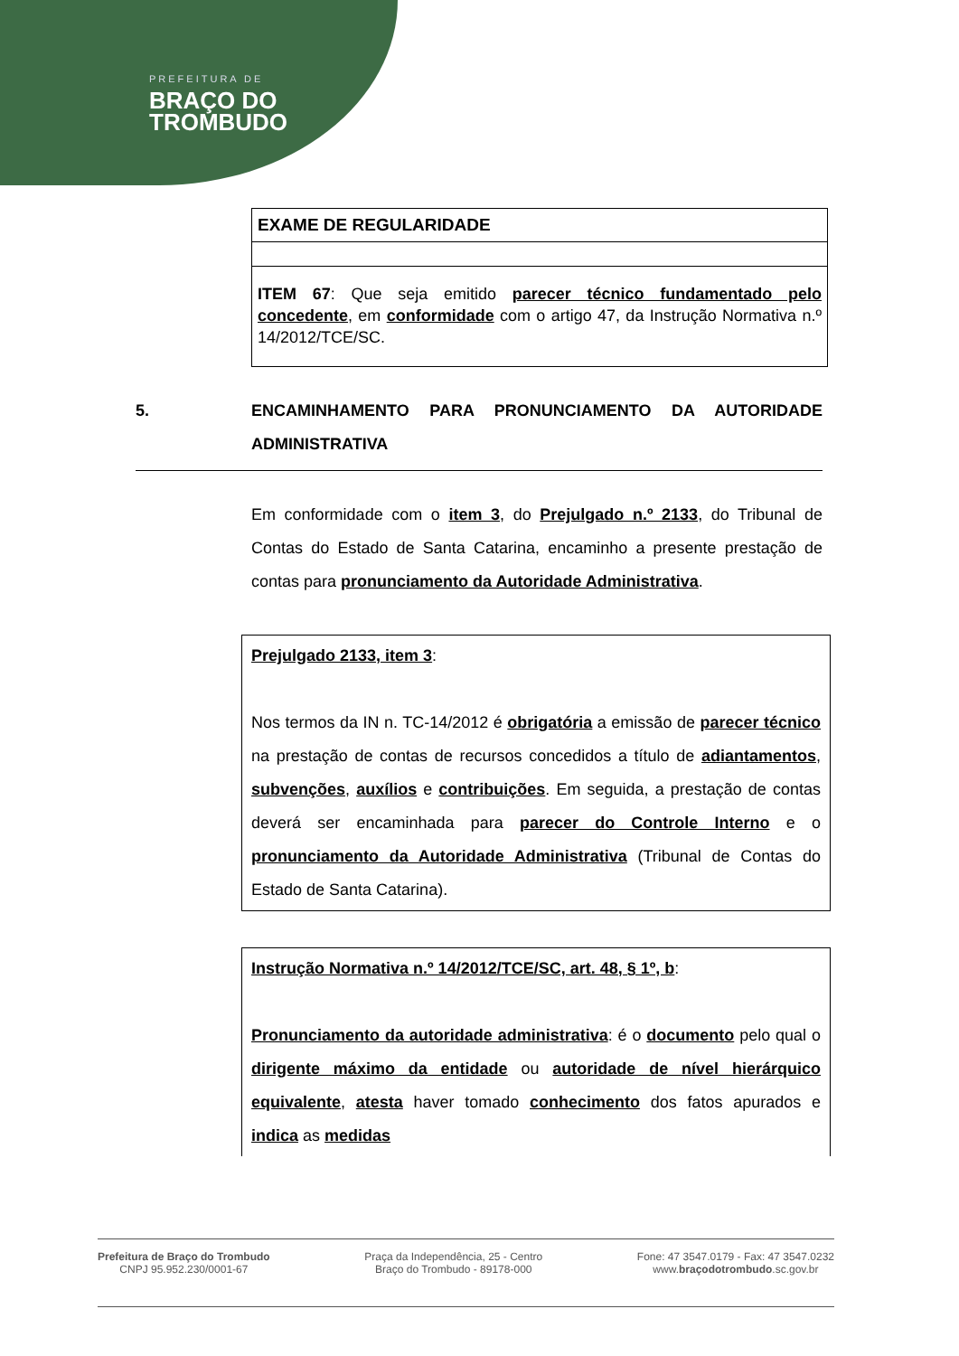PREFEITURA DE
BRAÇO DO
TROMBUDO
| EXAME DE REGULARIDADE |
| --- |
| ITEM 67 : Que seja emitido parecer técnico fundamentado pelo concedente , em conformidade com o artigo 47, da Instrução Normativa n.º 14/2012/TCE/SC. |
5. ENCAMINHAMENTO PARA PRONUNCIAMENTO DA AUTORIDADE ADMINISTRATIVA
Em conformidade com o item 3, do Prejulgado n.º 2133, do Tribunal de Contas do Estado de Santa Catarina, encaminho a presente prestação de contas para pronunciamento da Autoridade Administrativa.
Prejulgado 2133, item 3:
Nos termos da IN n. TC-14/2012 é obrigatória a emissão de parecer técnico na prestação de contas de recursos concedidos a título de adiantamentos, subvenções, auxílios e contribuições. Em seguida, a prestação de contas deverá ser encaminhada para parecer do Controle Interno e o pronunciamento da Autoridade Administrativa (Tribunal de Contas do Estado de Santa Catarina).
Instrução Normativa n.º 14/2012/TCE/SC, art. 48, § 1º, b:
Pronunciamento da autoridade administrativa: é o documento pelo qual o dirigente máximo da entidade ou autoridade de nível hierárquico equivalente, atesta haver tomado conhecimento dos fatos apurados e indica as medidas
Prefeitura de Braço do Trombudo
CNPJ 95.952.230/0001-67
Praça da Independência, 25 - Centro
Braço do Trombudo - 89178-000
Fone: 47 3547.0179 - Fax: 47 3547.0232
www.braçodotrombudo.sc.gov.br